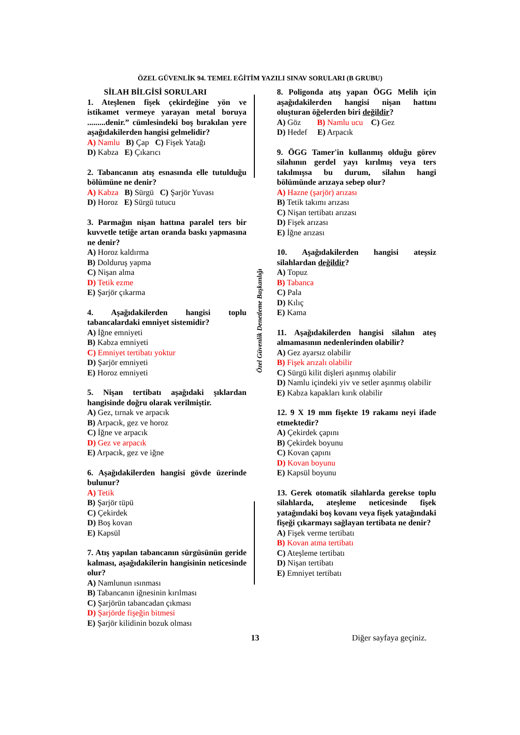ÖZEL GÜVENLİK 94. TEMEL EĞİTİM YAZILI SINAV SORULARI (B GRUBU)
SİLAH BİLGİSİ SORULARI
1. Ateşlenen fişek çekirdeğine yön ve istikamet vermeye yarayan metal boruya .........denir.” cümlesindeki boş bırakılan yere aşağıdakilerden hangisi gelmelidir?
A) Namlu B) Çap C) Fişek Yatağı
D) Kabza E) Çıkarıcı
2. Tabancanın atış esnasında elle tutulduğu bölümüne ne denir?
A) Kabza B) Sürgü C) Şarjör Yuvası
D) Horoz E) Sürgü tutucu
3. Parmağın nişan hattına paralel ters bir kuvvetle tetiğe artan oranda baskı yapmasına ne denir?
A) Horoz kaldırma
B) Dolduruş yapma
C) Nişan alma
D) Tetik ezme
E) Şarjör çıkarma
4. Aşağıdakilerden hangisi toplu tabancalardaki emniyet sistemidir?
A) İğne emniyeti
B) Kabza emniyeti
C) Emniyet tertibatı yoktur
D) Şarjör emniyeti
E) Horoz emniyeti
5. Nişan tertibatı aşağıdaki şıklardan hangisinde doğru olarak verilmiştir.
A) Gez, tırnak ve arpacık
B) Arpacık, gez ve horoz
C) İğne ve arpacık
D) Gez ve arpacık
E) Arpacık, gez ve iğne
6. Aşağıdakilerden hangisi gövde üzerinde bulunur?
A) Tetik
B) Şarjör tüpü
C) Çekirdek
D) Boş kovan
E) Kapsül
7. Atış yapılan tabancanın sürgüsünün geride kalması, aşağıdakilerin hangisinin neticesinde olur?
A) Namlunun ısınması
B) Tabancanın iğnesinin kırılması
C) Şarjörün tabancadan çıkması
D) Şarjörde fişeğin bitmesi
E) Şarjör kilidinin bozuk olması
Özel Güvenlik Denetleme Başkanlığı
8. Poligonda atış yapan ÖGG Melih için aşağıdakilerden hangisi nişan hattını oluşturan öğelerden biri değildir?
A) Göz B) Namlu ucu C) Gez
D) Hedef E) Arpacık
9. ÖGG Tamer'in kullanmış olduğu görev silahının gerdel yayı kırılmış veya ters takılmışsa bu durum, silahın hangi bölümünde arızaya sebep olur?
A) Hazne (şarjör) arızası
B) Tetik takımı arızası
C) Nişan tertibatı arızası
D) Fişek arızası
E) İğne arızası
10. Aşağıdakilerden hangisi ateşsiz silahlardan değildir?
A) Topuz
B) Tabanca
C) Pala
D) Kılıç
E) Kama
11. Aşağıdakilerden hangisi silahın ateş almamasının nedenlerinden olabilir?
A) Gez ayarsız olabilir
B) Fişek arızalı olabilir
C) Sürgü kilit dişleri aşınmış olabilir
D) Namlu içindeki yiv ve setler aşınmış olabilir
E) Kabza kapakları kırık olabilir
12. 9 X 19 mm fişekte 19 rakamı neyi ifade etmektedir?
A) Çekirdek çapını
B) Çekirdek boyunu
C) Kovan çapını
D) Kovan boyunu
E) Kapsül boyunu
13. Gerek otomatik silahlarda gerekse toplu silahlarda, ateşleme neticesinde fişek yatağındaki boş kovanı veya fişek yatağındaki fişeği çıkarmayı sağlayan tertibata ne denir?
A) Fişek verme tertibatı
B) Kovan atma tertibatı
C) Ateşleme tertibatı
D) Nişan tertibatı
E) Emniyet tertibatı
13 Diğer sayfaya geçiniz.